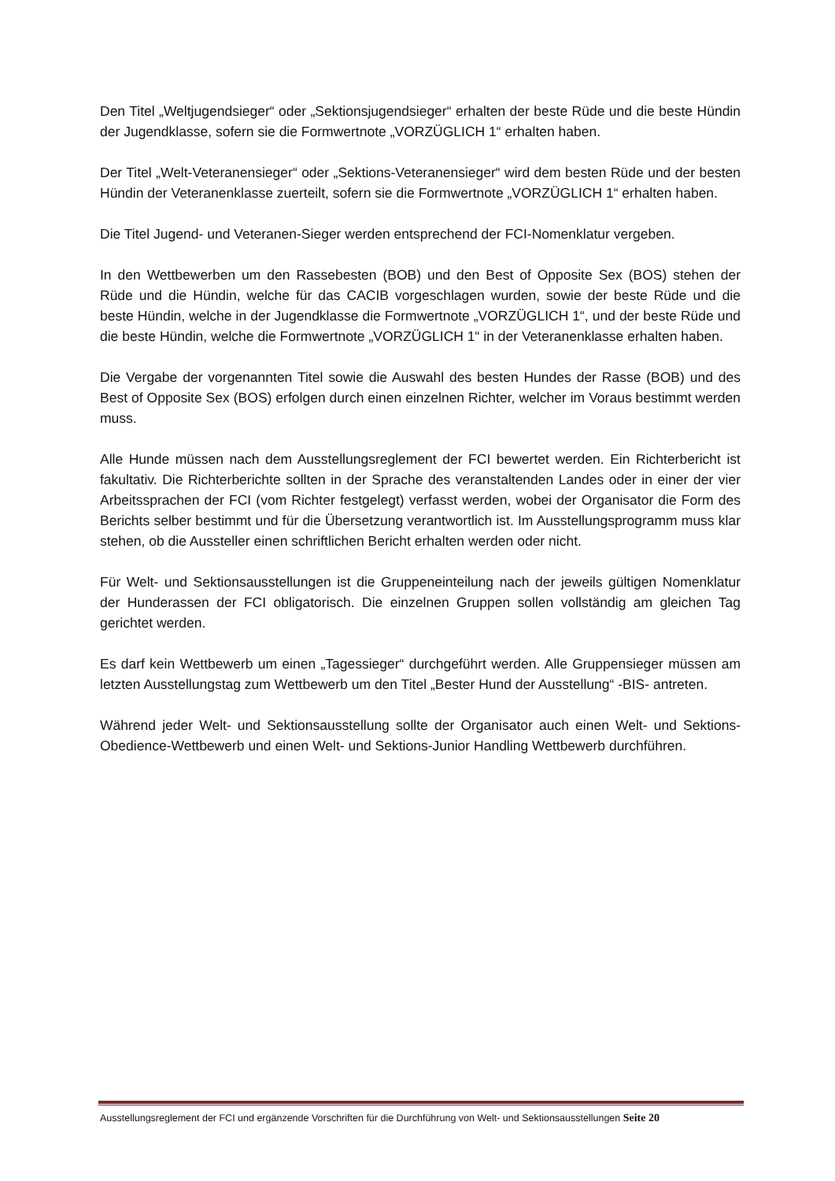Den Titel „Weltjugendsieger“ oder „Sektionsjugendsieger“ erhalten der beste Rüde und die beste Hündin der Jugendklasse, sofern sie die Formwertnote „VORZÜGLICH 1“ erhalten haben.
Der Titel „Welt-Veteranensieger“ oder „Sektions-Veteranensieger“ wird dem besten Rüde und der besten Hündin der Veteranenklasse zuerteilt, sofern sie die Formwertnote „VORZÜGLICH 1“ erhalten haben.
Die Titel Jugend- und Veteranen-Sieger werden entsprechend der FCI-Nomenklatur vergeben.
In den Wettbewerben um den Rassebesten (BOB) und den Best of Opposite Sex (BOS) stehen der Rüde und die Hündin, welche für das CACIB vorgeschlagen wurden, sowie der beste Rüde und die beste Hündin, welche in der Jugendklasse die Formwertnote „VORZÜGLICH 1“, und der beste Rüde und die beste Hündin, welche die Formwertnote „VORZÜGLICH 1“ in der Veteranenklasse erhalten haben.
Die Vergabe der vorgenannten Titel sowie die Auswahl des besten Hundes der Rasse (BOB) und des Best of Opposite Sex (BOS) erfolgen durch einen einzelnen Richter, welcher im Voraus bestimmt werden muss.
Alle Hunde müssen nach dem Ausstellungsreglement der FCI bewertet werden. Ein Richterbericht ist fakultativ. Die Richterberichte sollten in der Sprache des veranstaltenden Landes oder in einer der vier Arbeitssprachen der FCI (vom Richter festgelegt) verfasst werden, wobei der Organisator die Form des Berichts selber bestimmt und für die Übersetzung verantwortlich ist. Im Ausstellungsprogramm muss klar stehen, ob die Aussteller einen schriftlichen Bericht erhalten werden oder nicht.
Für Welt- und Sektionsausstellungen ist die Gruppeneinteilung nach der jeweils gültigen Nomenklatur der Hunderassen der FCI obligatorisch. Die einzelnen Gruppen sollen vollständig am gleichen Tag gerichtet werden.
Es darf kein Wettbewerb um einen „Tagessieger“ durchgeführt werden. Alle Gruppensieger müssen am letzten Ausstellungstag zum Wettbewerb um den Titel „Bester Hund der Ausstellung“ -BIS- antreten.
Während jeder Welt- und Sektionsausstellung sollte der Organisator auch einen Welt- und Sektions-Obedience-Wettbewerb und einen Welt- und Sektions-Junior Handling Wettbewerb durchführen.
Ausstellungsreglement der FCI und ergänzende Vorschriften für die Durchführung von Welt- und Sektionsausstellungen Seite 20